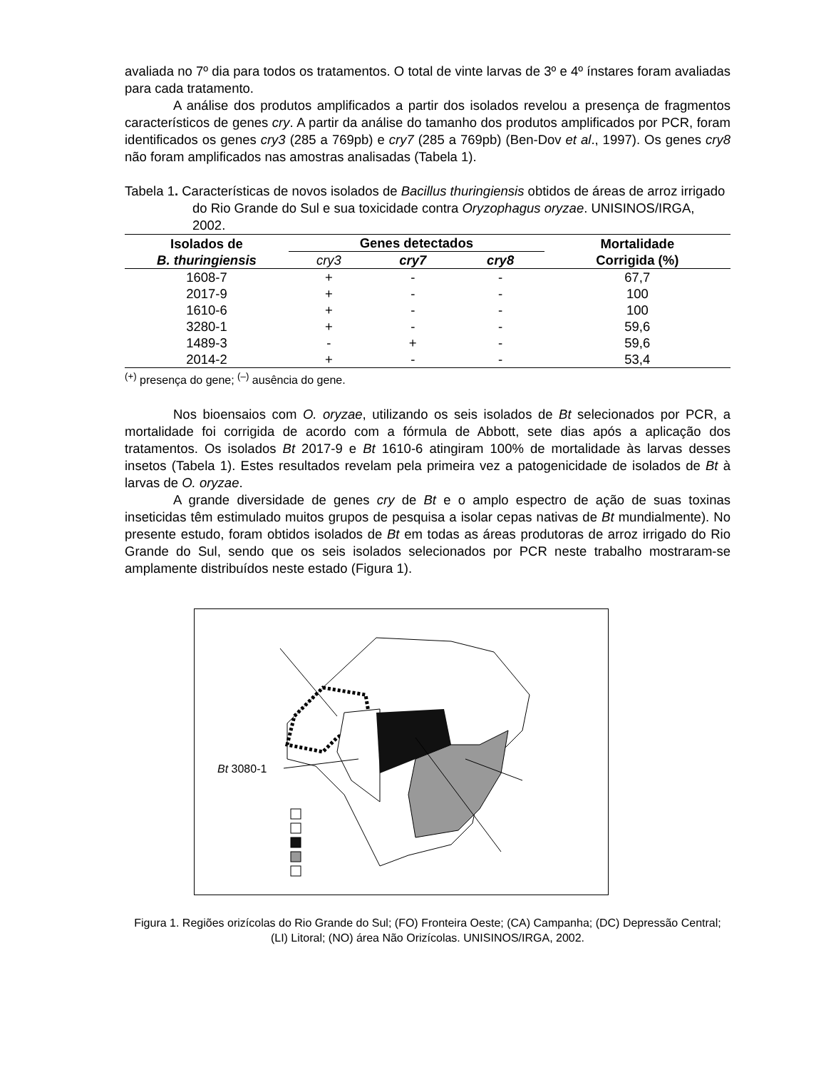avaliada no 7º dia para todos os tratamentos. O total de vinte larvas de 3º e 4º ínstares foram avaliadas para cada tratamento.
A análise dos produtos amplificados a partir dos isolados revelou a presença de fragmentos característicos de genes cry. A partir da análise do tamanho dos produtos amplificados por PCR, foram identificados os genes cry3 (285 a 769pb) e cry7 (285 a 769pb) (Ben-Dov et al., 1997). Os genes cry8 não foram amplificados nas amostras analisadas (Tabela 1).
Tabela 1. Características de novos isolados de Bacillus thuringiensis obtidos de áreas de arroz irrigado do Rio Grande do Sul e sua toxicidade contra Oryzophagus oryzae. UNISINOS/IRGA, 2002.
| Isolados de B. thuringiensis | Genes detectados | | | Mortalidade Corrigida (%) |
| --- | --- | --- | --- | --- |
| | cry3 | cry7 | cry8 | |
| 1608-7 | + | - | - | 67,7 |
| 2017-9 | + | - | - | 100 |
| 1610-6 | + | - | - | 100 |
| 3280-1 | + | - | - | 59,6 |
| 1489-3 | - | + | - | 59,6 |
| 2014-2 | + | - | - | 53,4 |
<sup>(+)</sup> presença do gene; <sup>(–)</sup> ausência do gene.
Nos bioensaios com O. oryzae, utilizando os seis isolados de Bt selecionados por PCR, a mortalidade foi corrigida de acordo com a fórmula de Abbott, sete dias após a aplicação dos tratamentos. Os isolados Bt 2017-9 e Bt 1610-6 atingiram 100% de mortalidade às larvas desses insetos (Tabela 1). Estes resultados revelam pela primeira vez a patogenicidade de isolados de Bt à larvas de O. oryzae.
A grande diversidade de genes cry de Bt e o amplo espectro de ação de suas toxinas inseticidas têm estimulado muitos grupos de pesquisa a isolar cepas nativas de Bt mundialmente). No presente estudo, foram obtidos isolados de Bt em todas as áreas produtoras de arroz irrigado do Rio Grande do Sul, sendo que os seis isolados selecionados por PCR neste trabalho mostraram-se amplamente distribuídos neste estado (Figura 1).
Bt 3080-1
Figura 1. Regiões orizícolas do Rio Grande do Sul; (FO) Fronteira Oeste; (CA) Campanha; (DC) Depressão Central; (LI) Litoral; (NO) área Não Orizícolas. UNISINOS/IRGA, 2002.